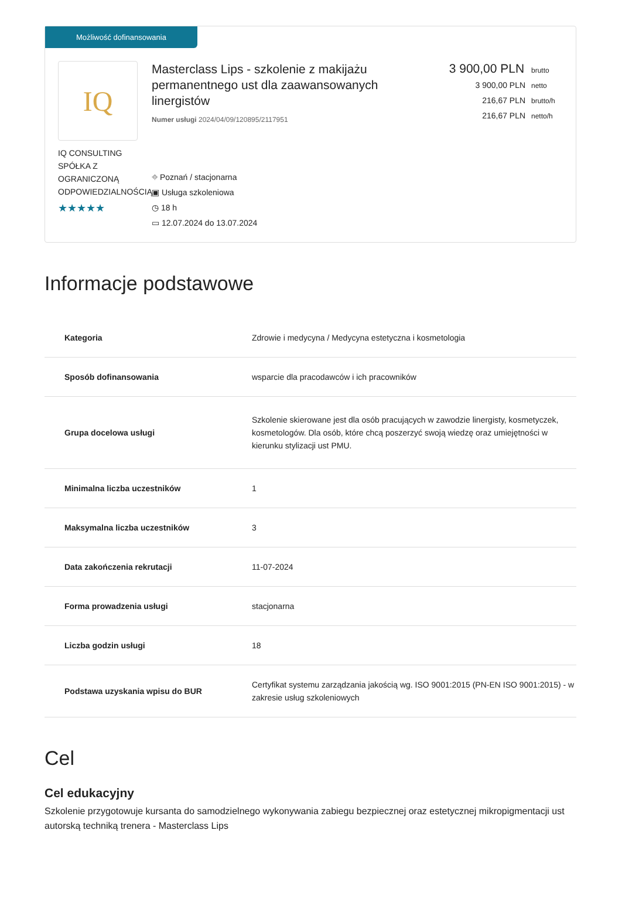Możliwość dofinansowania
IQ
IQ CONSULTING SPÓŁKA Z OGRANICZONĄ ODPOWIEDZIALNOŚCIĄ
★★★★★
Masterclass Lips - szkolenie z makijażu permanentnego ust dla zaawansowanych linergistów
Numer usługi 2024/04/09/120895/2117951
⌖ Poznań / stacjonarna
▣ Usługa szkoleniowa
◷ 18 h
▭ 12.07.2024 do 13.07.2024
3 900,00 PLN brutto
3 900,00 PLN netto
216,67 PLN brutto/h
216,67 PLN netto/h
Informacje podstawowe
| Kategoria | Zdrowie i medycyna / Medycyna estetyczna i kosmetologia |
| Sposób dofinansowania | wsparcie dla pracodawców i ich pracowników |
| Grupa docelowa usługi | Szkolenie skierowane jest dla osób pracujących w zawodzie linergisty, kosmetyczek, kosmetologów. Dla osób, które chcą poszerzyć swoją wiedzę oraz umiejętności w kierunku stylizacji ust PMU. |
| Minimalna liczba uczestników | 1 |
| Maksymalna liczba uczestników | 3 |
| Data zakończenia rekrutacji | 11-07-2024 |
| Forma prowadzenia usługi | stacjonarna |
| Liczba godzin usługi | 18 |
| Podstawa uzyskania wpisu do BUR | Certyfikat systemu zarządzania jakością wg. ISO 9001:2015 (PN-EN ISO 9001:2015) - w zakresie usług szkoleniowych |
Cel
Cel edukacyjny
Szkolenie przygotowuje kursanta do samodzielnego wykonywania zabiegu bezpiecznej oraz estetycznej mikropigmentacji ust autorską techniką trenera - Masterclass Lips